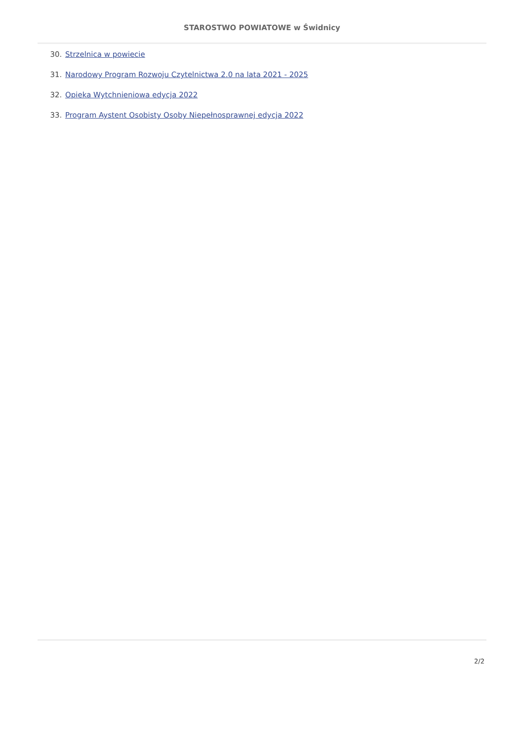STAROSTWO POWIATOWE w Świdnicy
30. Strzelnica w powiecie
31. Narodowy Program Rozwoju Czytelnictwa 2.0 na lata 2021 - 2025
32. Opieka Wytchnieniowa edycja 2022
33. Program Aystent Osobisty Osoby Niepełnosprawnej edycja 2022
2/2